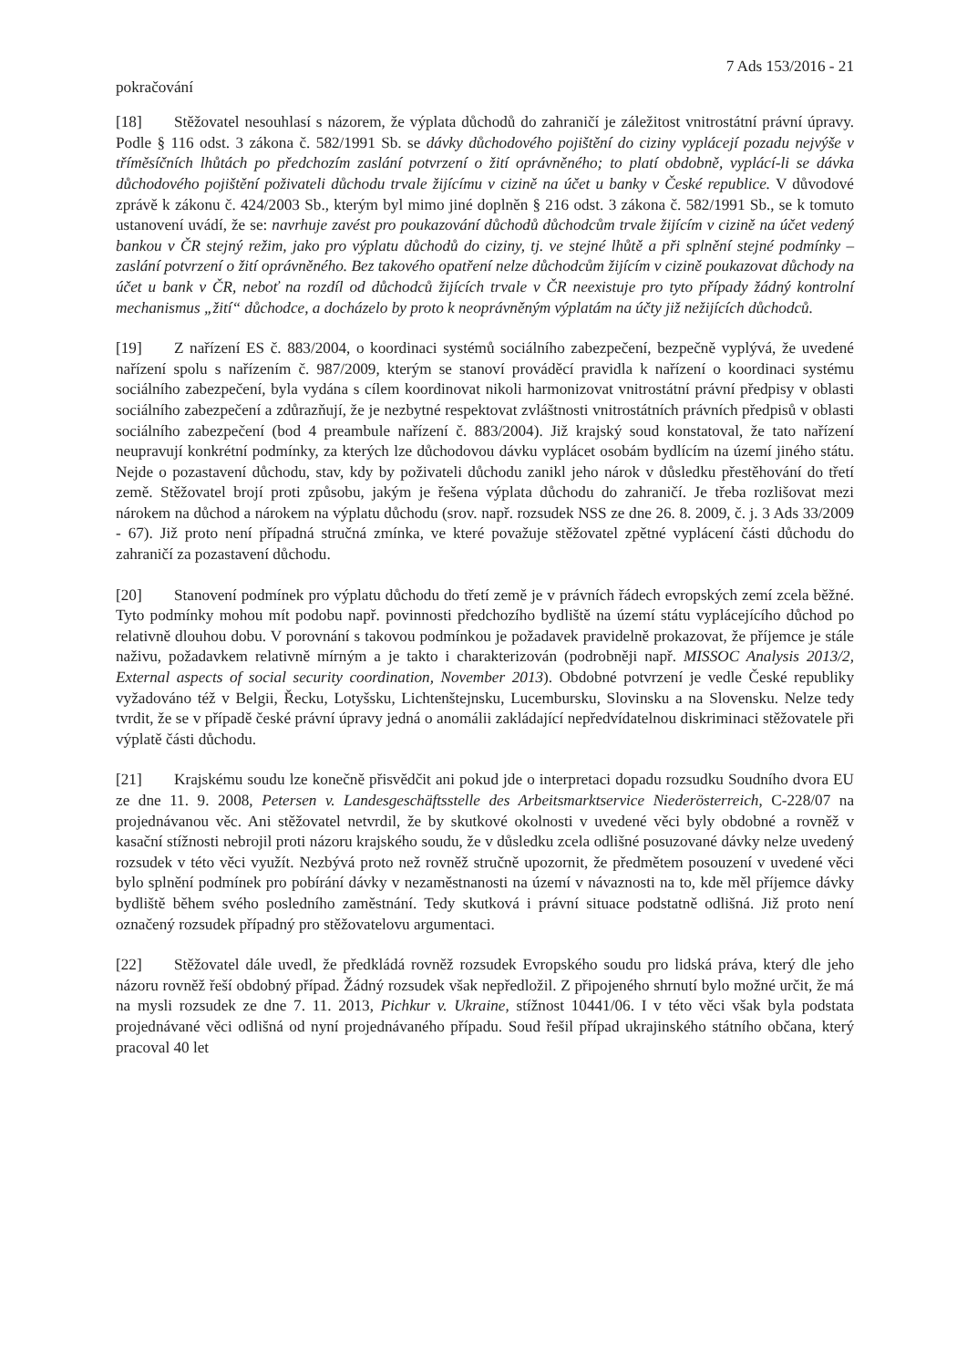7 Ads 153/2016 - 21
pokračování
[18] Stěžovatel nesouhlasí s názorem, že výplata důchodů do zahraničí je záležitost vnitrostátní právní úpravy. Podle § 116 odst. 3 zákona č. 582/1991 Sb. se dávky důchodového pojištění do ciziny vyplácejí pozadu nejvýše v tříměsíčních lhůtách po předchozím zaslání potvrzení o žití oprávněného; to platí obdobně, vyplácí-li se dávka důchodového pojištění poživateli důchodu trvale žijícímu v cizině na účet u banky v České republice. V důvodové zprávě k zákonu č. 424/2003 Sb., kterým byl mimo jiné doplněn § 216 odst. 3 zákona č. 582/1991 Sb., se k tomuto ustanovení uvádí, že se: navrhuje zavést pro poukazování důchodů důchodcům trvale žijícím v cizině na účet vedený bankou v ČR stejný režim, jako pro výplatu důchodů do ciziny, tj. ve stejné lhůtě a při splnění stejné podmínky – zaslání potvrzení o žití oprávněného. Bez takového opatření nelze důchodcům žijícím v cizině poukazovat důchody na účet u bank v ČR, neboť na rozdíl od důchodců žijících trvale v ČR neexistuje pro tyto případy žádný kontrolní mechanismus „žití“ důchodce, a docházelo by proto k neoprávněným výplatám na účty již nežijících důchodců.
[19] Z nařízení ES č. 883/2004, o koordinaci systémů sociálního zabezpečení, bezpečně vyplývá, že uvedené nařízení spolu s nařízením č. 987/2009, kterým se stanoví prováděcí pravidla k nařízení o koordinaci systému sociálního zabezpečení, byla vydána s cílem koordinovat nikoli harmonizovat vnitrostátní právní předpisy v oblasti sociálního zabezpečení a zdůrazňují, že je nezbytné respektovat zvláštnosti vnitrostátních právních předpisů v oblasti sociálního zabezpečení (bod 4 preambule nařízení č. 883/2004). Již krajský soud konstatoval, že tato nařízení neupravují konkrétní podmínky, za kterých lze důchodovou dávku vyplácet osobám bydlícím na území jiného státu. Nejde o pozastavení důchodu, stav, kdy by poživateli důchodu zanikl jeho nárok v důsledku přestěhování do třetí země. Stěžovatel brojí proti způsobu, jakým je řešena výplata důchodu do zahraničí. Je třeba rozlišovat mezi nárokem na důchod a nárokem na výplatu důchodu (srov. např. rozsudek NSS ze dne 26. 8. 2009, č. j. 3 Ads 33/2009 - 67). Již proto není případná stručná zmínka, ve které považuje stěžovatel zpětné vyplácení části důchodu do zahraničí za pozastavení důchodu.
[20] Stanovení podmínek pro výplatu důchodu do třetí země je v právních řádech evropských zemí zcela běžné. Tyto podmínky mohou mít podobu např. povinnosti předchozího bydliště na území státu vyplácejícího důchod po relativně dlouhou dobu. V porovnání s takovou podmínkou je požadavek pravidelně prokazovat, že příjemce je stále naživu, požadavkem relativně mírným a je takto i charakterizován (podrobněji např. MISSOC Analysis 2013/2, External aspects of social security coordination, November 2013). Obdobné potvrzení je vedle České republiky vyžadováno též v Belgii, Řecku, Lotyšsku, Lichtenštejnsku, Lucembursku, Slovinsku a na Slovensku. Nelze tedy tvrdit, že se v případě české právní úpravy jedná o anomálii zakládající nepředvídatelnou diskriminaci stěžovatele při výplatě části důchodu.
[21] Krajskému soudu lze konečně přisvědčit ani pokud jde o interpretaci dopadu rozsudku Soudního dvora EU ze dne 11. 9. 2008, Petersen v. Landesgeschäftsstelle des Arbeitsmarktservice Niederösterreich, C-228/07 na projednávanou věc. Ani stěžovatel netvrdil, že by skutkové okolnosti v uvedené věci byly obdobné a rovněž v kasační stížnosti nebrojil proti názoru krajského soudu, že v důsledku zcela odlišné posuzované dávky nelze uvedený rozsudek v této věci využít. Nezbývá proto než rovněž stručně upozornit, že předmětem posouzení v uvedené věci bylo splnění podmínek pro pobírání dávky v nezaměstnanosti na území v návaznosti na to, kde měl příjemce dávky bydliště během svého posledního zaměstnání. Tedy skutková i právní situace podstatně odlišná. Již proto není označený rozsudek případný pro stěžovatelovu argumentaci.
[22] Stěžovatel dále uvedl, že předkládá rovněž rozsudek Evropského soudu pro lidská práva, který dle jeho názoru rovněž řeší obdobný případ. Žádný rozsudek však nepředložil. Z připojeného shrnutí bylo možné určit, že má na mysli rozsudek ze dne 7. 11. 2013, Pichkur v. Ukraine, stížnost 10441/06. I v této věci však byla podstata projednávané věci odlišná od nyní projednávaného případu. Soud řešil případ ukrajinského státního občana, který pracoval 40 let